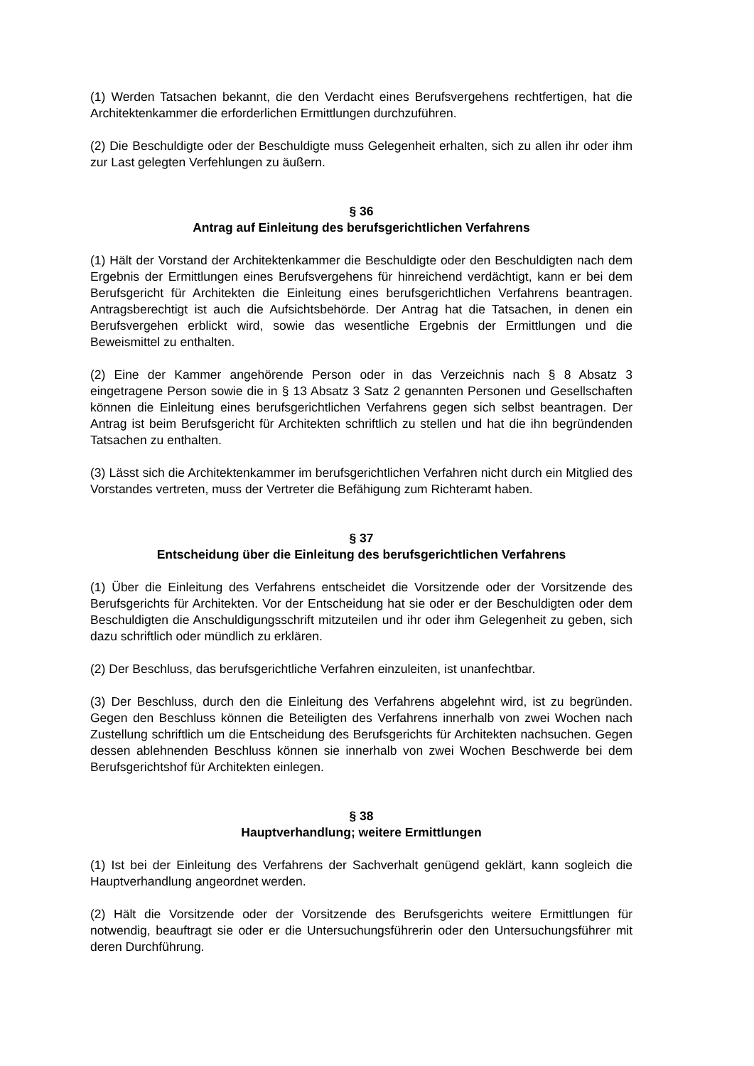(1) Werden Tatsachen bekannt, die den Verdacht eines Berufsvergehens rechtfertigen, hat die Architektenkammer die erforderlichen Ermittlungen durchzuführen.
(2) Die Beschuldigte oder der Beschuldigte muss Gelegenheit erhalten, sich zu allen ihr oder ihm zur Last gelegten Verfehlungen zu äußern.
§ 36
Antrag auf Einleitung des berufsgerichtlichen Verfahrens
(1) Hält der Vorstand der Architektenkammer die Beschuldigte oder den Beschuldigten nach dem Ergebnis der Ermittlungen eines Berufsvergehens für hinreichend verdächtigt, kann er bei dem Berufsgericht für Architekten die Einleitung eines berufsgerichtlichen Verfahrens beantragen. Antragsberechtigt ist auch die Aufsichtsbehörde. Der Antrag hat die Tatsachen, in denen ein Berufsvergehen erblickt wird, sowie das wesentliche Ergebnis der Ermittlungen und die Beweismittel zu enthalten.
(2) Eine der Kammer angehörende Person oder in das Verzeichnis nach § 8 Absatz 3 eingetragene Person sowie die in § 13 Absatz 3 Satz 2 genannten Personen und Gesellschaften können die Einleitung eines berufsgerichtlichen Verfahrens gegen sich selbst beantragen. Der Antrag ist beim Berufsgericht für Architekten schriftlich zu stellen und hat die ihn begründenden Tatsachen zu enthalten.
(3) Lässt sich die Architektenkammer im berufsgerichtlichen Verfahren nicht durch ein Mitglied des Vorstandes vertreten, muss der Vertreter die Befähigung zum Richteramt haben.
§ 37
Entscheidung über die Einleitung des berufsgerichtlichen Verfahrens
(1) Über die Einleitung des Verfahrens entscheidet die Vorsitzende oder der Vorsitzende des Berufsgerichts für Architekten. Vor der Entscheidung hat sie oder er der Beschuldigten oder dem Beschuldigten die Anschuldigungsschrift mitzuteilen und ihr oder ihm Gelegenheit zu geben, sich dazu schriftlich oder mündlich zu erklären.
(2) Der Beschluss, das berufsgerichtliche Verfahren einzuleiten, ist unanfechtbar.
(3) Der Beschluss, durch den die Einleitung des Verfahrens abgelehnt wird, ist zu begründen. Gegen den Beschluss können die Beteiligten des Verfahrens innerhalb von zwei Wochen nach Zustellung schriftlich um die Entscheidung des Berufsgerichts für Architekten nachsuchen. Gegen dessen ablehnenden Beschluss können sie innerhalb von zwei Wochen Beschwerde bei dem Berufsgerichtshof für Architekten einlegen.
§ 38
Hauptverhandlung; weitere Ermittlungen
(1) Ist bei der Einleitung des Verfahrens der Sachverhalt genügend geklärt, kann sogleich die Hauptverhandlung angeordnet werden.
(2) Hält die Vorsitzende oder der Vorsitzende des Berufsgerichts weitere Ermittlungen für notwendig, beauftragt sie oder er die Untersuchungsführerin oder den Untersuchungsführer mit deren Durchführung.